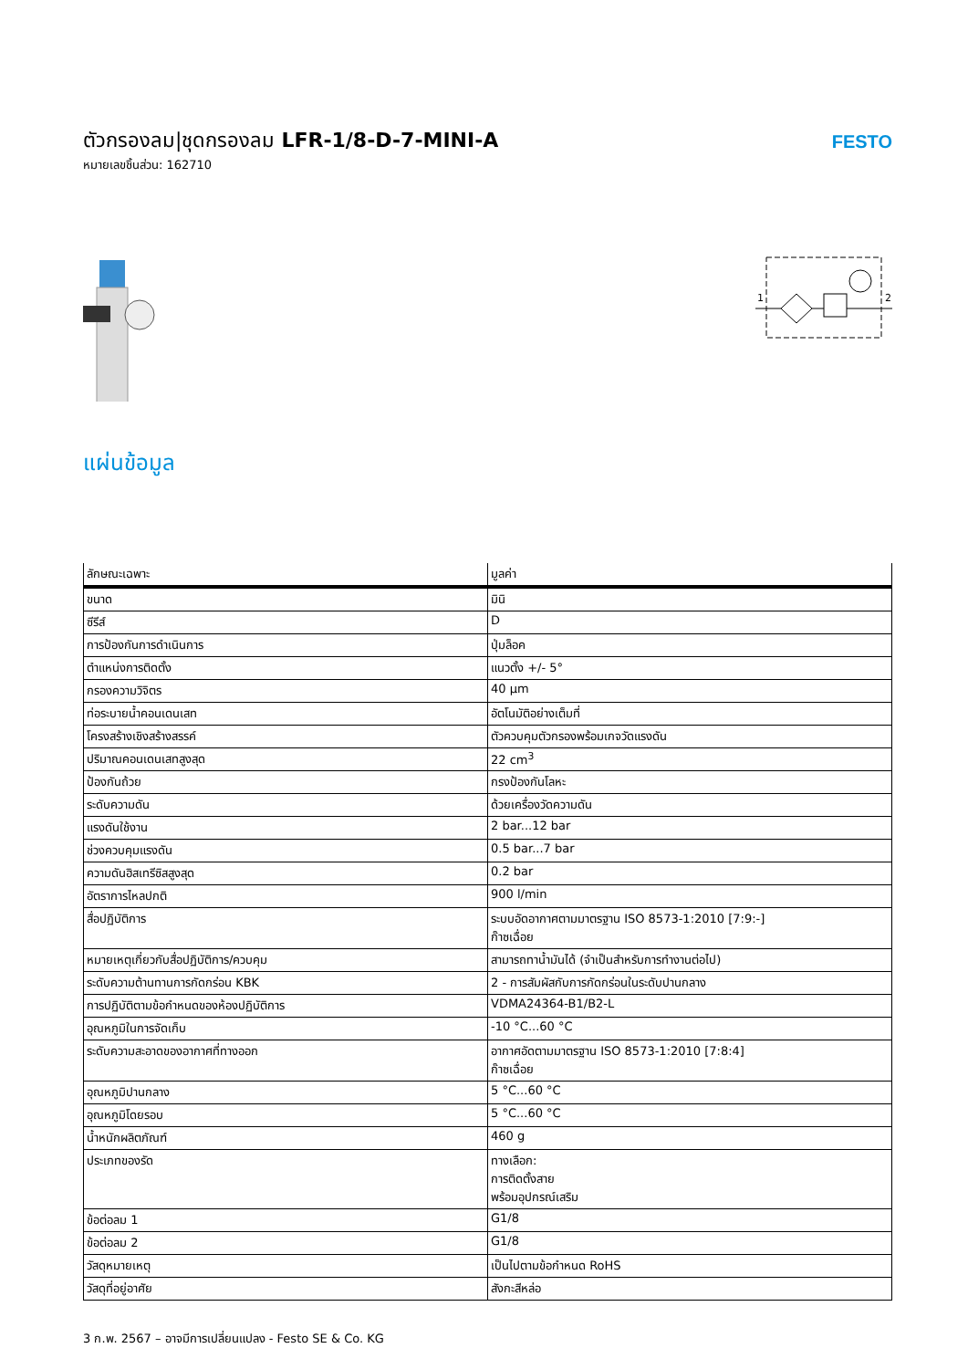ตัวกรองลม|ชุดกรองลม LFR-1/8-D-7-MINI-A
หมายเลขชิ้นส่วน: 162710
FESTO
1
2
แผ่นข้อมูล
| ลักษณะเฉพาะ | มูลค่า |
| --- | --- |
| ขนาด | มินิ |
| ซีรีส์ | D |
| การป้องกันการดำเนินการ | ปุ่มล็อค |
| ตำแหน่งการติดตั้ง | แนวตั้ง +/- 5° |
| กรองความวิจิตร | 40 µm |
| ท่อระบายน้ำคอนเดนเสท | อัตโนมัติอย่างเต็มที่ |
| โครงสร้างเชิงสร้างสรรค์ | ตัวควบคุมตัวกรองพร้อมเกจวัดแรงดัน |
| ปริมาณคอนเดนเสทสูงสุด | 22 cm<sup>3</sup> |
| ป้องกันถ้วย | กรงป้องกันโลหะ |
| ระดับความดัน | ด้วยเครื่องวัดความดัน |
| แรงดันใช้งาน | 2 bar...12 bar |
| ช่วงควบคุมแรงดัน | 0.5 bar...7 bar |
| ความดันฮิสเทรีซิสสูงสุด | 0.2 bar |
| อัตราการไหลปกติ | 900 l/min |
| สื่อปฏิบัติการ | ระบบอัดอากาศตามมาตรฐาน ISO 8573-1:2010 [7:9:-] ก๊าซเฉื่อย |
| หมายเหตุเกี่ยวกับสื่อปฏิบัติการ/ควบคุม | สามารถทาน้ำมันได้ (จำเป็นสำหรับการทำงานต่อไป) |
| ระดับความต้านทานการกัดกร่อน KBK | 2 - การสัมผัสกับการกัดกร่อนในระดับปานกลาง |
| การปฏิบัติตามข้อกำหนดของห้องปฏิบัติการ | VDMA24364-B1/B2-L |
| อุณหภูมิในการจัดเก็บ | -10 °C...60 °C |
| ระดับความสะอาดของอากาศที่ทางออก | อากาศอัดตามมาตรฐาน ISO 8573-1:2010 [7:8:4] ก๊าซเฉื่อย |
| อุณหภูมิปานกลาง | 5 °C...60 °C |
| อุณหภูมิโดยรอบ | 5 °C...60 °C |
| น้ำหนักผลิตภัณฑ์ | 460 g |
| ประเภทของรัด | ทางเลือก: การติดตั้งสาย พร้อมอุปกรณ์เสริม |
| ข้อต่อลม 1 | G1/8 |
| ข้อต่อลม 2 | G1/8 |
| วัสดุหมายเหตุ | เป็นไปตามข้อกำหนด RoHS |
| วัสดุที่อยู่อาศัย | สังกะสีหล่อ |
3 ก.พ. 2567 – อาจมีการเปลี่ยนแปลง - Festo SE & Co. KG